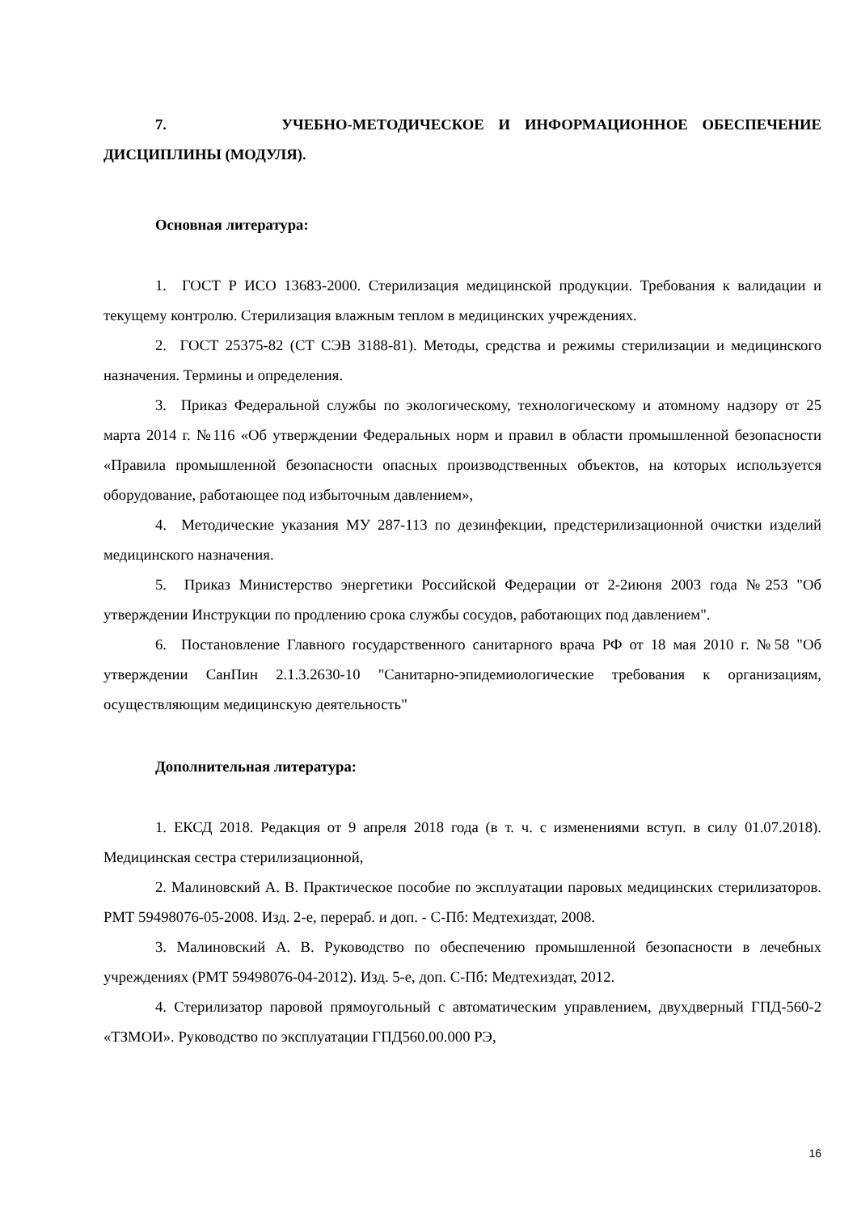7. УЧЕБНО-МЕТОДИЧЕСКОЕ И ИНФОРМАЦИОННОЕ ОБЕСПЕЧЕНИЕ ДИСЦИПЛИНЫ (МОДУЛЯ).
Основная литература:
1. ГОСТ Р ИСО 13683-2000. Стерилизация медицинской продукции. Требования к валидации и текущему контролю. Стерилизация влажным теплом в медицинских учреждениях.
2. ГОСТ 25375-82 (СТ СЭВ 3188-81). Методы, средства и режимы стерилизации и медицинского назначения. Термины и определения.
3. Приказ Федеральной службы по экологическому, технологическому и атомному надзору от 25 марта 2014 г. №116 «Об утверждении Федеральных норм и правил в области промышленной безопасности «Правила промышленной безопасности опасных производственных объектов, на которых используется оборудование, работающее под избыточным давлением»,
4. Методические указания МУ 287-113 по дезинфекции, предстерилизационной очистки изделий медицинского назначения.
5. Приказ Министерство энергетики Российской Федерации от 2-2июня 2003 года №253 "Об утверждении Инструкции по продлению срока службы сосудов, работающих под давлением".
6. Постановление Главного государственного санитарного врача РФ от 18 мая 2010 г. №58 "Об утверждении СанПин 2.1.3.2630-10 "Санитарно-эпидемиологические требования к организациям, осуществляющим медицинскую деятельность"
Дополнительная литература:
1. ЕКСД 2018. Редакция от 9 апреля 2018 года (в т. ч. с изменениями вступ. в силу 01.07.2018). Медицинская сестра стерилизационной,
2. Малиновский А. В. Практическое пособие по эксплуатации паровых медицинских стерилизаторов. РМТ 59498076-05-2008. Изд. 2-е, перераб. и доп. - С-Пб: Медтехиздат, 2008.
3. Малиновский А. В. Руководство по обеспечению промышленной безопасности в лечебных учреждениях (РМТ 59498076-04-2012). Изд. 5-е, доп. С-Пб: Медтехиздат, 2012.
4. Стерилизатор паровой прямоугольный с автоматическим управлением, двухдверный ГПД-560-2 «ТЗМОИ». Руководство по эксплуатации ГПД560.00.000 РЭ,
16